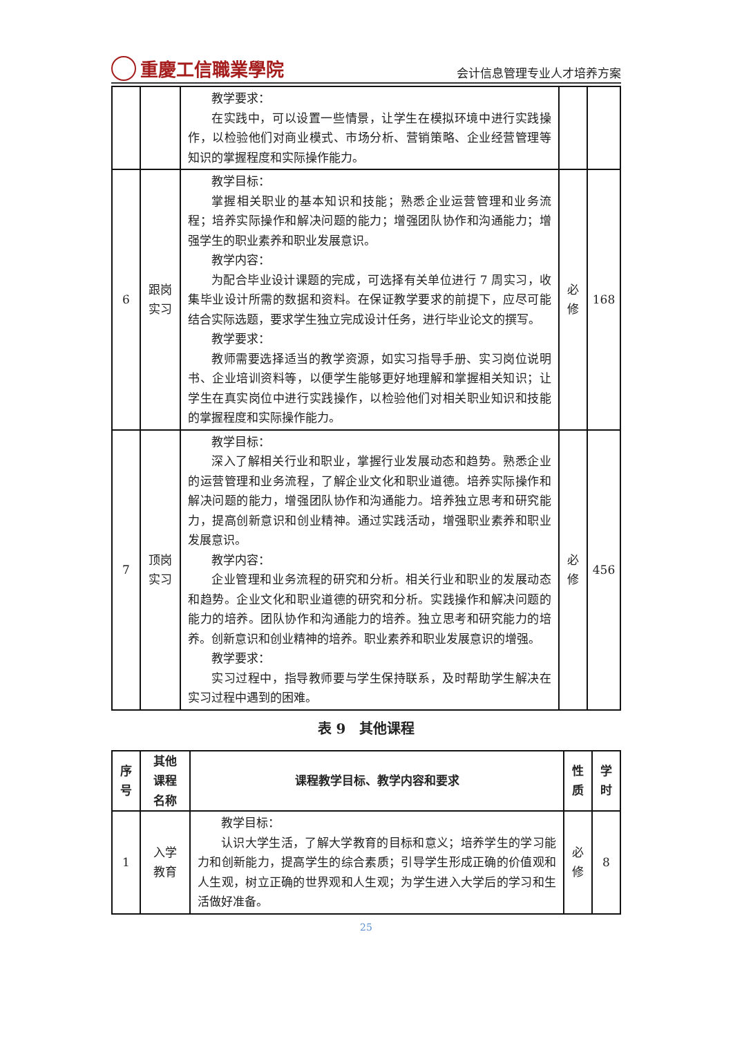重慶工信職業學院
会计信息管理专业人才培养方案
| | | 教学要求： 在实践中，可以设置一些情景，让学生在模拟环境中进行实践操作，以检验他们对商业模式、市场分析、营销策略、企业经营管理等知识的掌握程度和实际操作能力。 | | |
| 6 | 跟岗 实习 | 教学目标： 掌握相关职业的基本知识和技能；熟悉企业运营管理和业务流程；培养实际操作和解决问题的能力；增强团队协作和沟通能力；增强学生的职业素养和职业发展意识。 教学内容： 为配合毕业设计课题的完成，可选择有关单位进行 7 周实习，收集毕业设计所需的数据和资料。在保证教学要求的前提下，应尽可能结合实际选题，要求学生独立完成设计任务，进行毕业论文的撰写。 教学要求： 教师需要选择适当的教学资源，如实习指导手册、实习岗位说明书、企业培训资料等，以便学生能够更好地理解和掌握相关知识；让学生在真实岗位中进行实践操作，以检验他们对相关职业知识和技能的掌握程度和实际操作能力。 | 必 修 | 168 |
| 7 | 顶岗 实习 | 教学目标： 深入了解相关行业和职业，掌握行业发展动态和趋势。熟悉企业的运营管理和业务流程，了解企业文化和职业道德。培养实际操作和解决问题的能力，增强团队协作和沟通能力。培养独立思考和研究能力，提高创新意识和创业精神。通过实践活动，增强职业素养和职业发展意识。 教学内容： 企业管理和业务流程的研究和分析。相关行业和职业的发展动态和趋势。企业文化和职业道德的研究和分析。实践操作和解决问题的能力的培养。团队协作和沟通能力的培养。独立思考和研究能力的培养。创新意识和创业精神的培养。职业素养和职业发展意识的增强。 教学要求： 实习过程中，指导教师要与学生保持联系，及时帮助学生解决在实习过程中遇到的困难。 | 必 修 | 456 |
表 9　其他课程
| 序 号 | 其他 课程 名称 | 课程教学目标、教学内容和要求 | 性 质 | 学 时 |
| --- | --- | --- | --- | --- |
| 1 | 入学 教育 | 教学目标： 认识大学生活，了解大学教育的目标和意义；培养学生的学习能力和创新能力，提高学生的综合素质；引导学生形成正确的价值观和人生观，树立正确的世界观和人生观；为学生进入大学后的学习和生活做好准备。 | 必 修 | 8 |
25